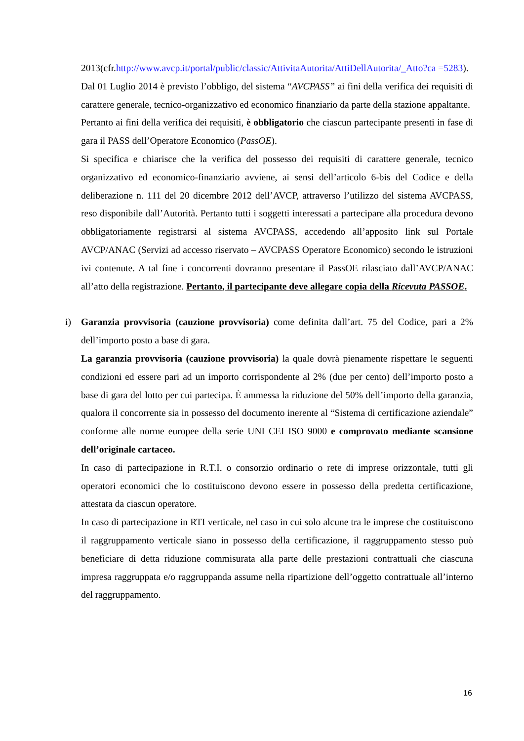2013(cfr.http://www.avcp.it/portal/public/classic/AttivitaAutorita/AttiDellAutorita/_Atto?ca =5283).
Dal 01 Luglio 2014 è previsto l’obbligo, del sistema “AVCPASS” ai fini della verifica dei requisiti di carattere generale, tecnico-organizzativo ed economico finanziario da parte della stazione appaltante.
Pertanto ai fini della verifica dei requisiti, è obbligatorio che ciascun partecipante presenti in fase di gara il PASS dell’Operatore Economico (PassOE).
Si specifica e chiarisce che la verifica del possesso dei requisiti di carattere generale, tecnico organizzativo ed economico-finanziario avviene, ai sensi dell’articolo 6-bis del Codice e della deliberazione n. 111 del 20 dicembre 2012 dell’AVCP, attraverso l’utilizzo del sistema AVCPASS, reso disponibile dall’Autorità. Pertanto tutti i soggetti interessati a partecipare alla procedura devono obbligatoriamente registrarsi al sistema AVCPASS, accedendo all’apposito link sul Portale AVCP/ANAC (Servizi ad accesso riservato – AVCPASS Operatore Economico) secondo le istruzioni ivi contenute. A tal fine i concorrenti dovranno presentare il PassOE rilasciato dall’AVCP/ANAC all’atto della registrazione. Pertanto, il partecipante deve allegare copia della Ricevuta PASSOE.
i)
Garanzia provvisoria (cauzione provvisoria) come definita dall’art. 75 del Codice, pari a 2% dell’importo posto a base di gara.
La garanzia provvisoria (cauzione provvisoria) la quale dovrà pienamente rispettare le seguenti condizioni ed essere pari ad un importo corrispondente al 2% (due per cento) dell’importo posto a base di gara del lotto per cui partecipa. È ammessa la riduzione del 50% dell’importo della garanzia, qualora il concorrente sia in possesso del documento inerente al “Sistema di certificazione aziendale” conforme alle norme europee della serie UNI CEI ISO 9000 e comprovato mediante scansione dell’originale cartaceo.
In caso di partecipazione in R.T.I. o consorzio ordinario o rete di imprese orizzontale, tutti gli operatori economici che lo costituiscono devono essere in possesso della predetta certificazione, attestata da ciascun operatore.
In caso di partecipazione in RTI verticale, nel caso in cui solo alcune tra le imprese che costituiscono il raggruppamento verticale siano in possesso della certificazione, il raggruppamento stesso può beneficiare di detta riduzione commisurata alla parte delle prestazioni contrattuali che ciascuna impresa raggruppata e/o raggruppanda assume nella ripartizione dell’oggetto contrattuale all’interno del raggruppamento.
16